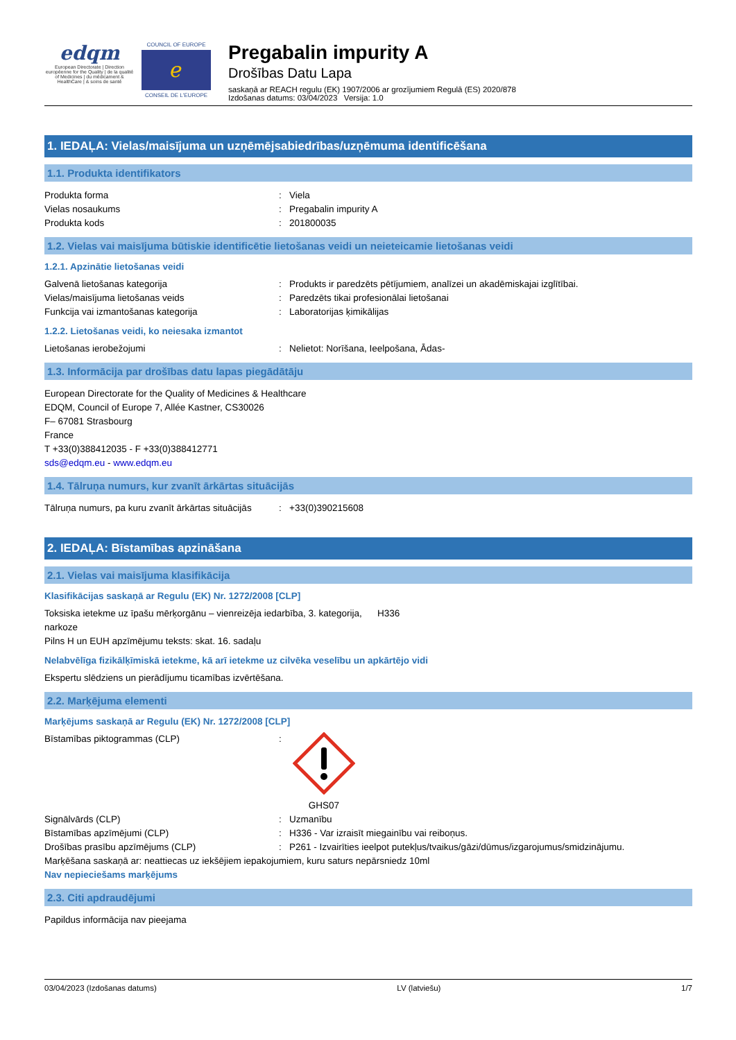edqm
European Directorate | Direction européenne for the Quality | de la qualité of Medicines | du médicament & HealthCare | & soins de santé
COUNCIL OF EUROPE
ℯ
CONSEIL DE L'EUROPE
Pregabalin impurity A
Drošības Datu Lapa
saskaņā ar REACH regulu (EK) 1907/2006 ar grozījumiem Regulā (ES) 2020/878
Izdošanas datums: 03/04/2023 Versija: 1.0
1. IEDAĻA: Vielas/maisījuma un uzņēmējsabiedrības/uzņēmuma identificēšana
1.1. Produkta identifikators
Produkta forma: Viela
Vielas nosaukums: Pregabalin impurity A
Produkta kods: 201800035
1.2. Vielas vai maisījuma būtiskie identificētie lietošanas veidi un neieteicamie lietošanas veidi
1.2.1. Apzinātie lietošanas veidi
Galvenā lietošanas kategorija: Produkts ir paredzēts pētījumiem, analīzei un akadēmiskajai izglītībai.
Vielas/maisījuma lietošanas veids: Paredzēts tikai profesionālai lietošanai
Funkcija vai izmantošanas kategorija: Laboratorijas ķimikālijas
1.2.2. Lietošanas veidi, ko neiesaka izmantot
Lietošanas ierobežojumi: Nelietot: Norīšana, Ieelpošana, Ādas-
1.3. Informācija par drošības datu lapas piegādātāju
European Directorate for the Quality of Medicines & Healthcare
EDQM, Council of Europe 7, Allée Kastner, CS30026
F– 67081 Strasbourg
France
T +33(0)388412035 - F +33(0)388412771
sds@edqm.eu - www.edqm.eu
1.4. Tālruņa numurs, kur zvanīt ārkārtas situācijās
Tālruņa numurs, pa kuru zvanīt ārkārtas situācijās: +33(0)390215608
2. IEDAĻA: Bīstamības apzināšana
2.1. Vielas vai maisījuma klasifikācija
Klasifikācijas saskaņā ar Regulu (EK) Nr. 1272/2008 [CLP]
Toksiska ietekme uz īpašu mērķorgānu – vienreizēja iedarbība, 3. kategorija, narkoze H336
Pilns H un EUH apzīmējumu teksts: skat. 16. sadaļu
Nelabvēlīga fizikālķīmiskā ietekme, kā arī ietekme uz cilvēka veselību un apkārtējo vidi
Ekspertu slēdziens un pierādījumu ticamības izvērtēšana.
2.2. Marķējuma elementi
Marķējums saskaņā ar Regulu (EK) Nr. 1272/2008 [CLP]
Bīstamības piktogrammas (CLP):
GHS07
Signālvārds (CLP): Uzmanību
Bīstamības apzīmējumi (CLP): H336 - Var izraisīt miegainību vai reiboņus.
Drošības prasību apzīmējums (CLP): P261 - Izvairīties ieelpot putekļus/tvaikus/gāzi/dūmus/izgarojumus/smidzinājumu.
Marķēšana saskaņā ar: neattiecas uz iekšējiem iepakojumiem, kuru saturs nepārsniedz 10ml
Nav nepieciešams marķējums
2.3. Citi apdraudējumi
Papildus informācija nav pieejama
03/04/2023 (Izdošanas datums) LV (latviešu) 1/7